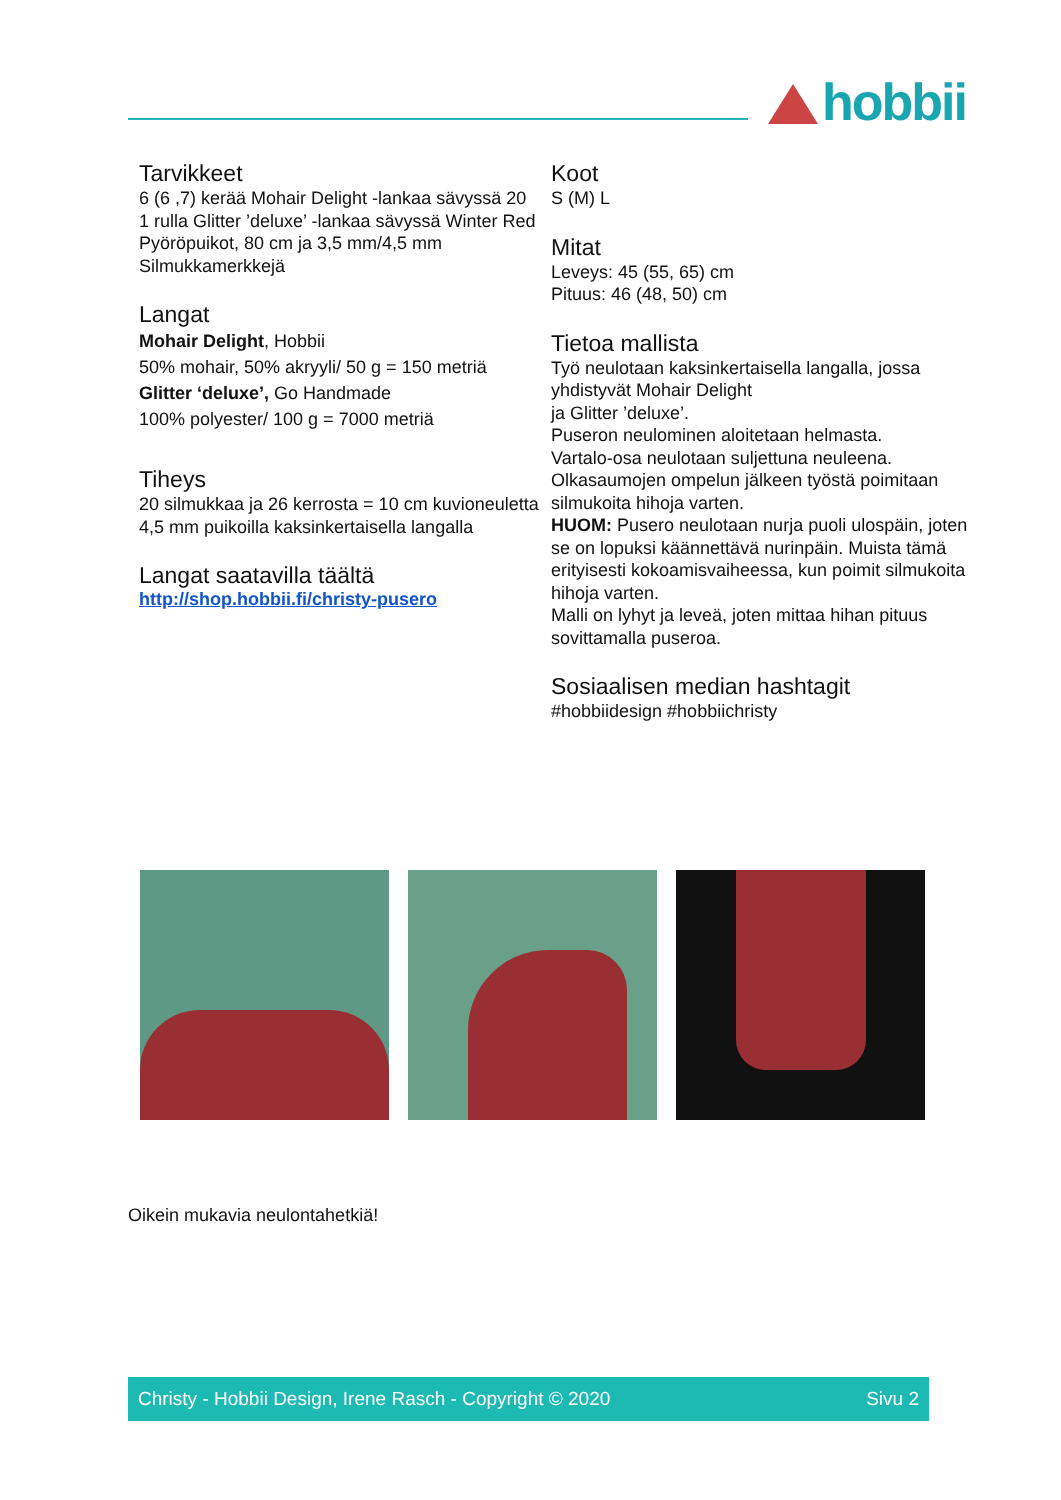hobbii
Tarvikkeet
6 (6 ,7) kerää Mohair Delight -lankaa sävyssä 20
1 rulla Glitter ’deluxe’ -lankaa sävyssä Winter Red
Pyöröpuikot, 80 cm ja 3,5 mm/4,5 mm
Silmukkamerkkejä
Langat
Mohair Delight, Hobbii
50% mohair, 50% akryyli/ 50 g = 150 metriä
Glitter ‘deluxe’, Go Handmade
100% polyester/ 100 g = 7000 metriä
Tiheys
20 silmukkaa ja 26 kerrosta = 10 cm kuvioneuletta 4,5 mm puikoilla kaksinkertaisella langalla
Langat saatavilla täältä
http://shop.hobbii.fi/christy-pusero
Koot
S (M) L
Mitat
Leveys: 45 (55, 65) cm
Pituus: 46 (48, 50) cm
Tietoa mallista
Työ neulotaan kaksinkertaisella langalla, jossa yhdistyvät Mohair Delight
ja Glitter ’deluxe’.
Puseron neulominen aloitetaan helmasta.
Vartalo-osa neulotaan suljettuna neuleena.
Olkasaumojen ompelun jälkeen työstä poimitaan silmukoita hihoja varten.
HUOM: Pusero neulotaan nurja puoli ulospäin, joten se on lopuksi käännettävä nurinpäin. Muista tämä erityisesti kokoamisvaiheessa, kun poimit silmukoita hihoja varten.
Malli on lyhyt ja leveä, joten mittaa hihan pituus sovittamalla puseroa.
Sosiaalisen median hashtagit
#hobbiidesign #hobbiichristy
Oikein mukavia neulontahetkiä!
Christy - Hobbii Design, Irene Rasch - Copyright © 2020 Sivu 2